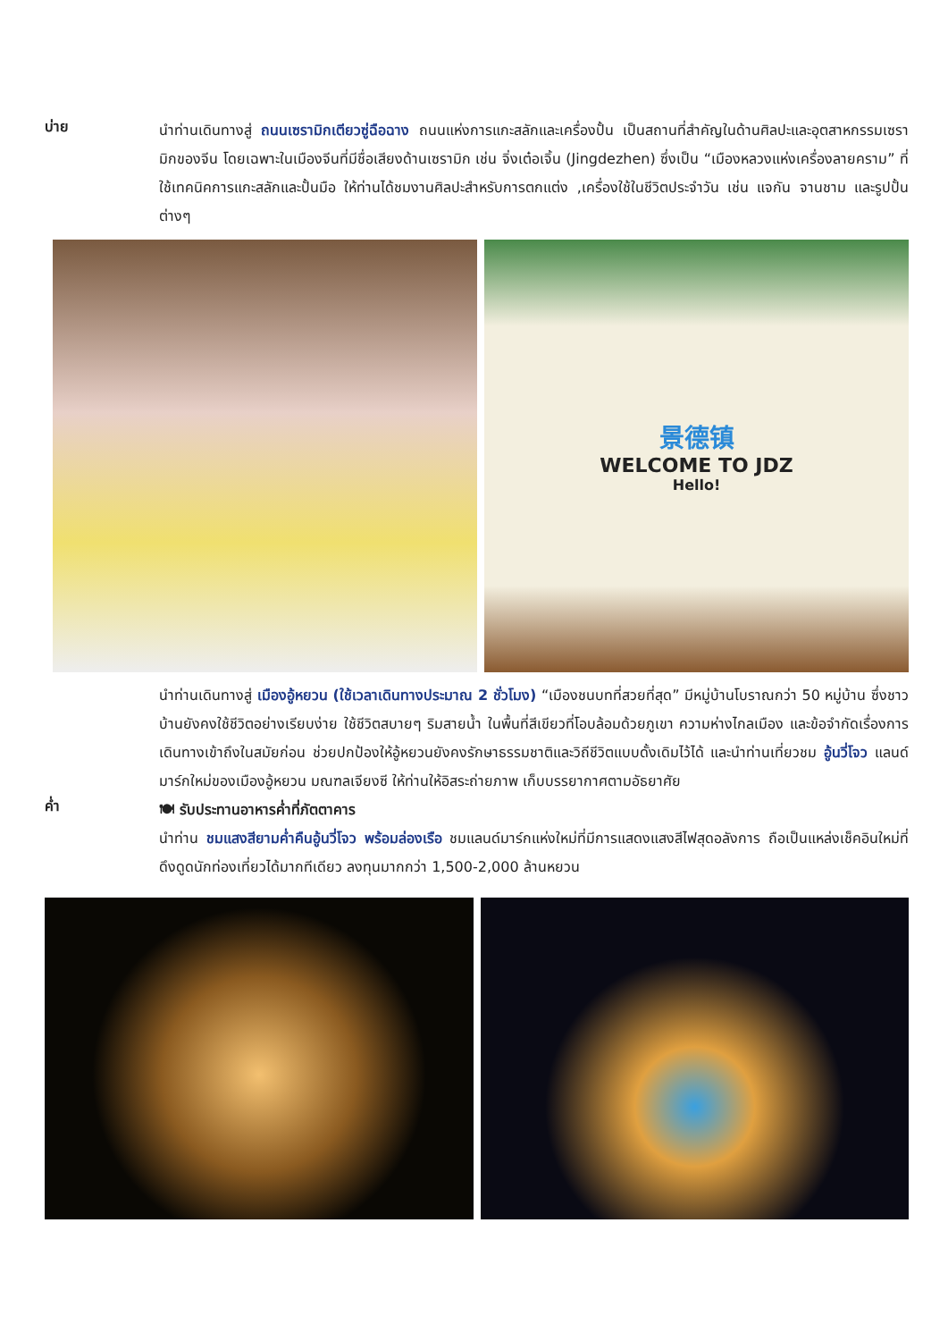บ่าย
นำท่านเดินทางสู่ ถนนเซรามิกเตียวซู่ฉือฉาง ถนนแห่งการแกะสลักและเครื่องปั้น เป็นสถานที่สำคัญในด้านศิลปะและอุตสาหกรรมเซรามิกของจีน โดยเฉพาะในเมืองจีนที่มีชื่อเสียงด้านเซรามิก เช่น จิ่งเต๋อเจิ้น (Jingdezhen) ซึ่งเป็น “เมืองหลวงแห่งเครื่องลายคราม” ที่ใช้เทคนิคการแกะสลักและปั้นมือ ให้ท่านได้ชมงานศิลปะสำหรับการตกแต่ง ,เครื่องใช้ในชีวิตประจำวัน เช่น แจกัน จานชาม และรูปปั้นต่างๆ
景德镇
WELCOME TO JDZ
Hello!
นำท่านเดินทางสู่ เมืองอู้หยวน (ใช้เวลาเดินทางประมาณ 2 ชั่วโมง) “เมืองชนบทที่สวยที่สุด” มีหมู่บ้านโบราณกว่า 50 หมู่บ้าน ซึ่งชาวบ้านยังคงใช้ชีวิตอย่างเรียบง่าย ใช้ชีวิตสบายๆ ริมสายน้ำ ในพื้นที่สีเขียวที่โอบล้อมด้วยภูเขา ความห่างไกลเมือง และข้อจำกัดเรื่องการเดินทางเข้าถึงในสมัยก่อน ช่วยปกป้องให้อู้หยวนยังคงรักษาธรรมชาติและวิถีชีวิตแบบดั้งเดิมไว้ได้ และนำท่านเที่ยวชม อู้นวี่โจว แลนด์มาร์กใหม่ของเมืองอู้หยวน มณฑลเจียงซี ให้ท่านให้อิสระถ่ายภาพ เก็บบรรยากาศตามอัธยาศัย
ค่ำ
🍽 รับประทานอาหารค่ำที่ภัตตาคาร
นำท่าน ชมแสงสียามค่ำคืนอู้นวี่โจว พร้อมล่องเรือ ชมแลนด์มาร์กแห่งใหม่ที่มีการแสดงแสงสีไฟสุดอลังการ ถือเป็นแหล่งเช็คอินใหม่ที่ดึงดูดนักท่องเที่ยวได้มากทีเดียว ลงทุนมากกว่า 1,500-2,000 ล้านหยวน